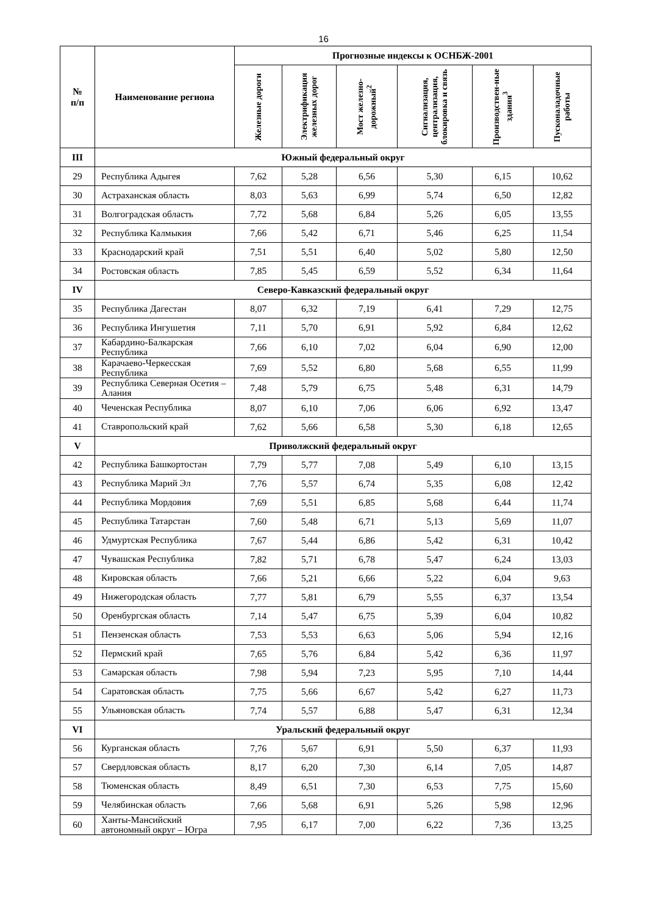16
| № п/п | Наименование региона | Прогнозные индексы к ОСНБЖ-2001 | | | | | |
| --- | --- | --- | --- | --- | --- | --- | --- |
| | | Железные дороги | Электрификация железных дорог | Мост железно-дорожный<sup>2</sup> | Сигнализация, централизация, блокировка и связь | Производствен-ные здания<sup>3</sup> | Пусконаладочные работы |
| III | Южный федеральный округ | | | | | | |
| 29 | Республика Адыгея | 7,62 | 5,28 | 6,56 | 5,30 | 6,15 | 10,62 |
| 30 | Астраханская область | 8,03 | 5,63 | 6,99 | 5,74 | 6,50 | 12,82 |
| 31 | Волгоградская область | 7,72 | 5,68 | 6,84 | 5,26 | 6,05 | 13,55 |
| 32 | Республика Калмыкия | 7,66 | 5,42 | 6,71 | 5,46 | 6,25 | 11,54 |
| 33 | Краснодарский край | 7,51 | 5,51 | 6,40 | 5,02 | 5,80 | 12,50 |
| 34 | Ростовская область | 7,85 | 5,45 | 6,59 | 5,52 | 6,34 | 11,64 |
| IV | Северо-Кавказский федеральный округ | | | | | | |
| 35 | Республика Дагестан | 8,07 | 6,32 | 7,19 | 6,41 | 7,29 | 12,75 |
| 36 | Республика Ингушетия | 7,11 | 5,70 | 6,91 | 5,92 | 6,84 | 12,62 |
| 37 | Кабардино-Балкарская Республика | 7,66 | 6,10 | 7,02 | 6,04 | 6,90 | 12,00 |
| 38 | Карачаево-Черкесская Республика | 7,69 | 5,52 | 6,80 | 5,68 | 6,55 | 11,99 |
| 39 | Республика Северная Осетия – Алания | 7,48 | 5,79 | 6,75 | 5,48 | 6,31 | 14,79 |
| 40 | Чеченская Республика | 8,07 | 6,10 | 7,06 | 6,06 | 6,92 | 13,47 |
| 41 | Ставропольский край | 7,62 | 5,66 | 6,58 | 5,30 | 6,18 | 12,65 |
| V | Приволжский федеральный округ | | | | | | |
| 42 | Республика Башкортостан | 7,79 | 5,77 | 7,08 | 5,49 | 6,10 | 13,15 |
| 43 | Республика Марий Эл | 7,76 | 5,57 | 6,74 | 5,35 | 6,08 | 12,42 |
| 44 | Республика Мордовия | 7,69 | 5,51 | 6,85 | 5,68 | 6,44 | 11,74 |
| 45 | Республика Татарстан | 7,60 | 5,48 | 6,71 | 5,13 | 5,69 | 11,07 |
| 46 | Удмуртская Республика | 7,67 | 5,44 | 6,86 | 5,42 | 6,31 | 10,42 |
| 47 | Чувашская Республика | 7,82 | 5,71 | 6,78 | 5,47 | 6,24 | 13,03 |
| 48 | Кировская область | 7,66 | 5,21 | 6,66 | 5,22 | 6,04 | 9,63 |
| 49 | Нижегородская область | 7,77 | 5,81 | 6,79 | 5,55 | 6,37 | 13,54 |
| 50 | Оренбургская область | 7,14 | 5,47 | 6,75 | 5,39 | 6,04 | 10,82 |
| 51 | Пензенская область | 7,53 | 5,53 | 6,63 | 5,06 | 5,94 | 12,16 |
| 52 | Пермский край | 7,65 | 5,76 | 6,84 | 5,42 | 6,36 | 11,97 |
| 53 | Самарская область | 7,98 | 5,94 | 7,23 | 5,95 | 7,10 | 14,44 |
| 54 | Саратовская область | 7,75 | 5,66 | 6,67 | 5,42 | 6,27 | 11,73 |
| 55 | Ульяновская область | 7,74 | 5,57 | 6,88 | 5,47 | 6,31 | 12,34 |
| VI | Уральский федеральный округ | | | | | | |
| 56 | Курганская область | 7,76 | 5,67 | 6,91 | 5,50 | 6,37 | 11,93 |
| 57 | Свердловская область | 8,17 | 6,20 | 7,30 | 6,14 | 7,05 | 14,87 |
| 58 | Тюменская область | 8,49 | 6,51 | 7,30 | 6,53 | 7,75 | 15,60 |
| 59 | Челябинская область | 7,66 | 5,68 | 6,91 | 5,26 | 5,98 | 12,96 |
| 60 | Ханты-Мансийский автономный округ – Югра | 7,95 | 6,17 | 7,00 | 6,22 | 7,36 | 13,25 |